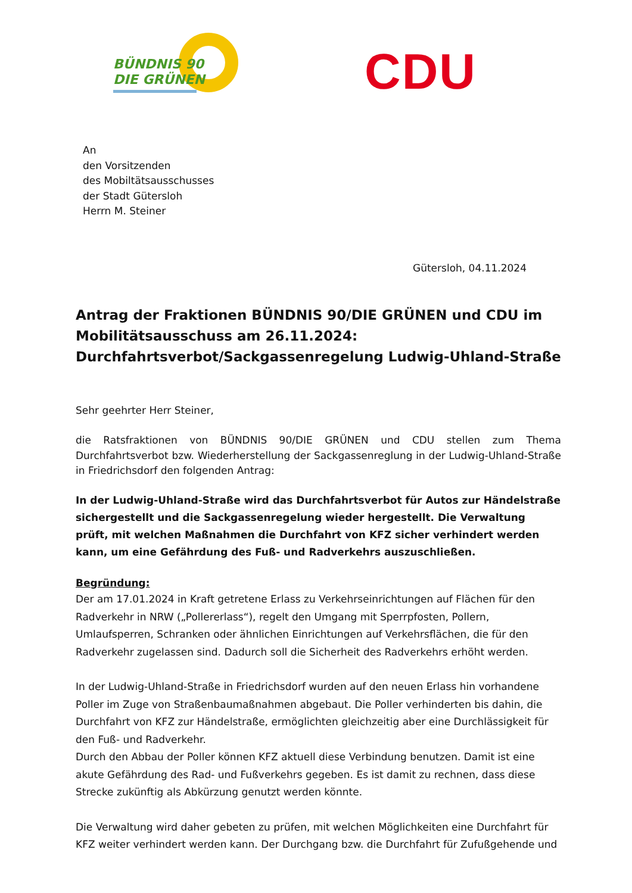BÜNDNIS 90
DIE GRÜNEN
CDU
An
den Vorsitzenden
des Mobiltätsausschusses
der Stadt Gütersloh
Herrn M. Steiner
Gütersloh, 04.11.2024
Antrag der Fraktionen BÜNDNIS 90/DIE GRÜNEN und CDU im Mobili­tätsausschuss am 26.11.2024: Durchfahrtsverbot/Sackgassenregelung Ludwig-Uhland-Straße
Sehr geehrter Herr Steiner,
die Ratsfraktionen von BÜNDNIS 90/DIE GRÜNEN und CDU stellen zum Thema Durchfahrtsverbot bzw. Wiederherstellung der Sackgassenreglung in der Ludwig-Uhland-Straße in Friedrichsdorf den folgenden Antrag:
In der Ludwig-Uhland-Straße wird das Durchfahrtsverbot für Autos zur Händelstraße sicherge­stellt und die Sackgassenregelung wieder hergestellt. Die Verwaltung prüft, mit welchen Maß­nahmen die Durchfahrt von KFZ sicher verhindert werden kann, um eine Gefährdung des Fuß- und Radverkehrs auszuschließen.
Begründung:
Der am 17.01.2024 in Kraft getretene Erlass zu Verkehrseinrichtungen auf Flächen für den Rad­verkehr in NRW („Pollererlass“), regelt den Umgang mit Sperrpfosten, Pollern, Umlaufsperren, Schranken oder ähnlichen Einrichtungen auf Verkehrsflächen, die für den Radverkehr zugelas­sen sind. Dadurch soll die Sicherheit des Radverkehrs erhöht werden.
In der Ludwig-Uhland-Straße in Friedrichsdorf wurden auf den neuen Erlass hin vorhandene Poller im Zuge von Straßenbaumaßnahmen abgebaut. Die Poller verhinderten bis dahin, die Durchfahrt von KFZ zur Händelstraße, ermöglichten gleichzeitig aber eine Durchlässigkeit für den Fuß- und Radverkehr.
Durch den Abbau der Poller können KFZ aktuell diese Verbindung benutzen. Damit ist eine akute Gefährdung des Rad- und Fußverkehrs gegeben. Es ist damit zu rechnen, dass diese Stre­cke zukünftig als Abkürzung genutzt werden könnte.
Die Verwaltung wird daher gebeten zu prüfen, mit welchen Möglichkeiten eine Durchfahrt für KFZ weiter verhindert werden kann. Der Durchgang bzw. die Durchfahrt für Zufußgehende und